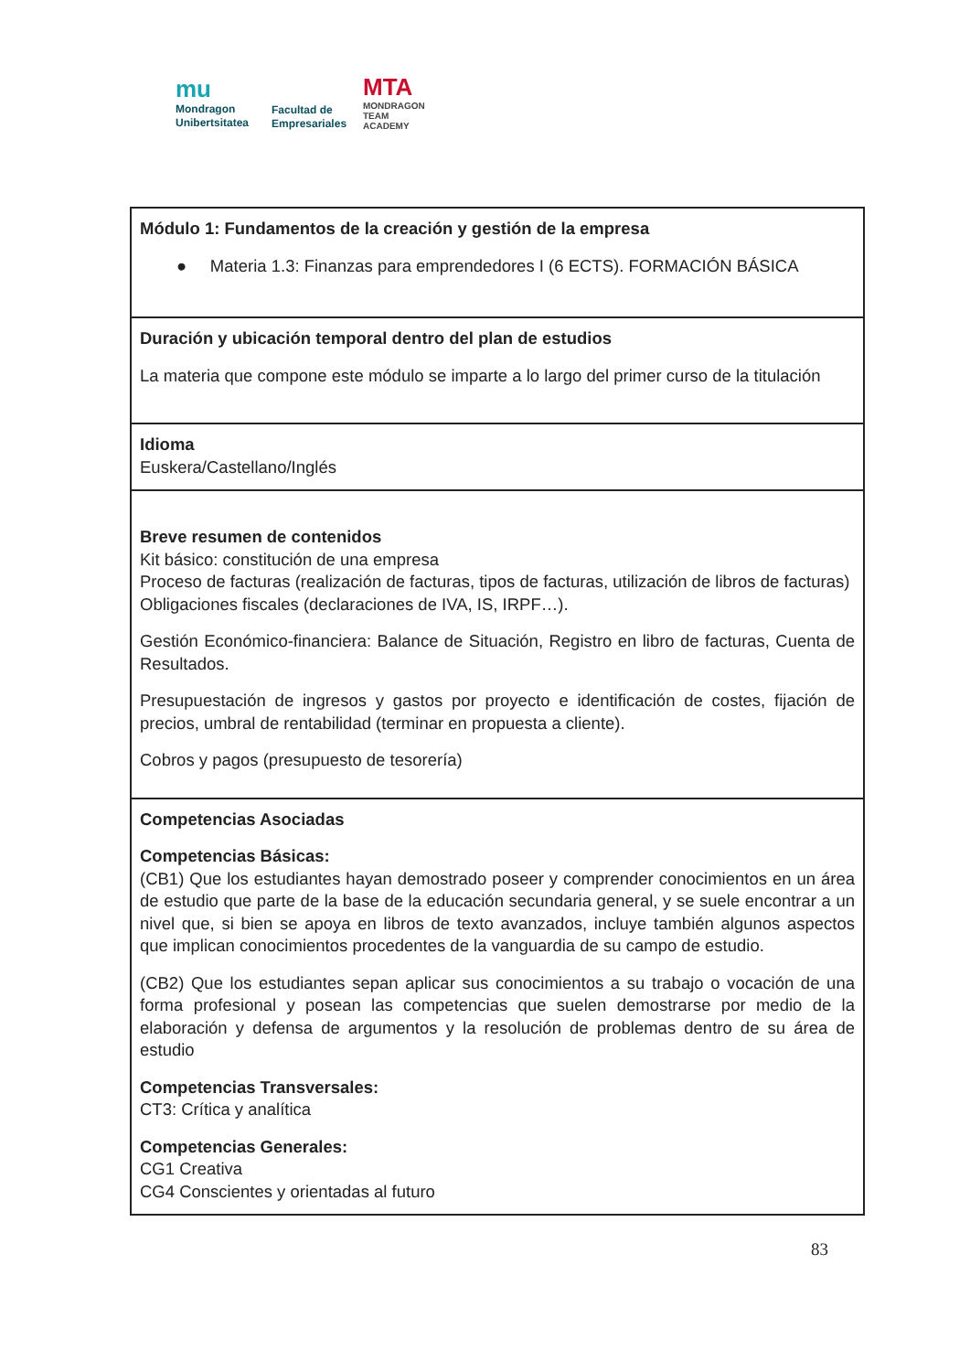mu
Mondragon
Unibertsitatea
Facultad de
Empresariales
MTA
MONDRAGON
TEAM
ACADEMY
| Módulo 1: Fundamentos de la creación y gestión de la empresa ● Materia 1.3: Finanzas para emprendedores I (6 ECTS). FORMACIÓN BÁSICA |
| Duración y ubicación temporal dentro del plan de estudios La materia que compone este módulo se imparte a lo largo del primer curso de la titulación |
| Idioma Euskera/Castellano/Inglés |
| Breve resumen de contenidos Kit básico: constitución de una empresa Proceso de facturas (realización de facturas, tipos de facturas, utilización de libros de facturas) Obligaciones fiscales (declaraciones de IVA, IS, IRPF…). Gestión Económico-financiera: Balance de Situación, Registro en libro de facturas, Cuenta de Resultados. Presupuestación de ingresos y gastos por proyecto e identificación de costes, fijación de precios, umbral de rentabilidad (terminar en propuesta a cliente). Cobros y pagos (presupuesto de tesorería) |
| Competencias Asociadas Competencias Básicas: (CB1) Que los estudiantes hayan demostrado poseer y comprender conocimientos en un área de estudio que parte de la base de la educación secundaria general, y se suele encontrar a un nivel que, si bien se apoya en libros de texto avanzados, incluye también algunos aspectos que implican conocimientos procedentes de la vanguardia de su campo de estudio. (CB2) Que los estudiantes sepan aplicar sus conocimientos a su trabajo o vocación de una forma profesional y posean las competencias que suelen demostrarse por medio de la elaboración y defensa de argumentos y la resolución de problemas dentro de su área de estudio Competencias Transversales: CT3: Crítica y analítica Competencias Generales: CG1 Creativa CG4 Conscientes y orientadas al futuro |
83